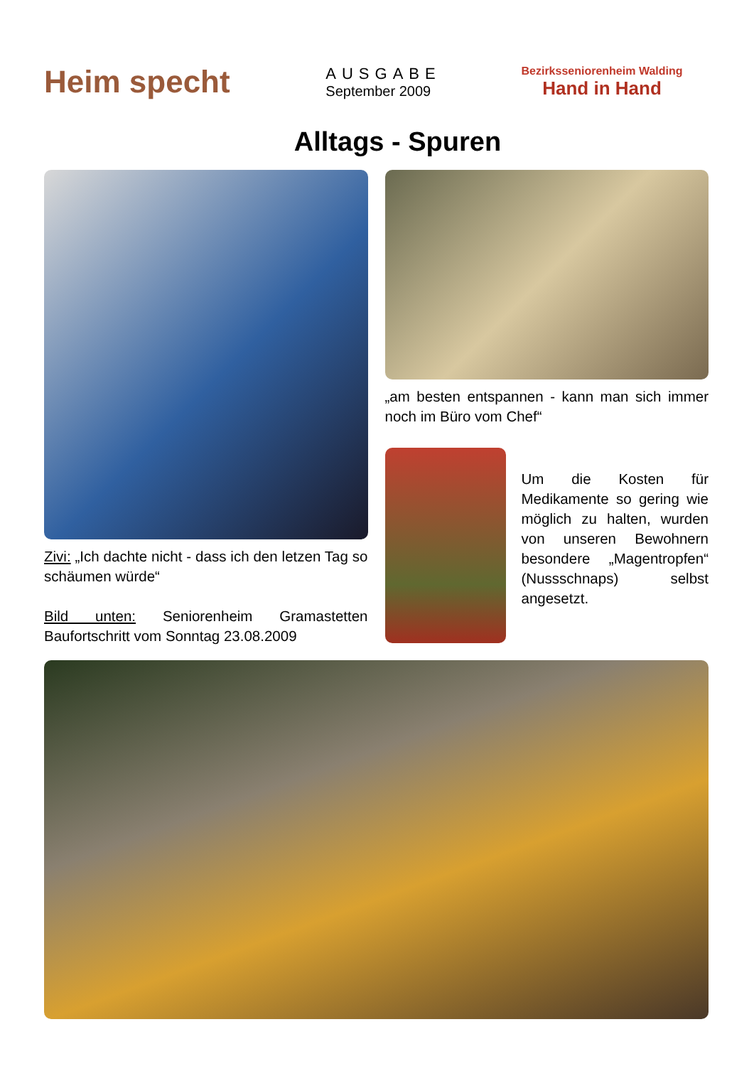Heim specht
AUSGABE
September 2009
Bezirksseniorenheim Walding
Hand in Hand
Alltags - Spuren
Zivi: „Ich dachte nicht - dass ich den letzen Tag so schäumen würde“
Bild unten: Seniorenheim Gramastetten Baufortschritt vom Sonntag 23.08.2009
„am besten entspannen - kann man sich immer noch im Büro vom Chef“
Um die Kosten für Medikamente so gering wie möglich zu halten, wurden von unseren Bewohnern besondere „Magentropfen“ (Nussschnaps) selbst angesetzt.